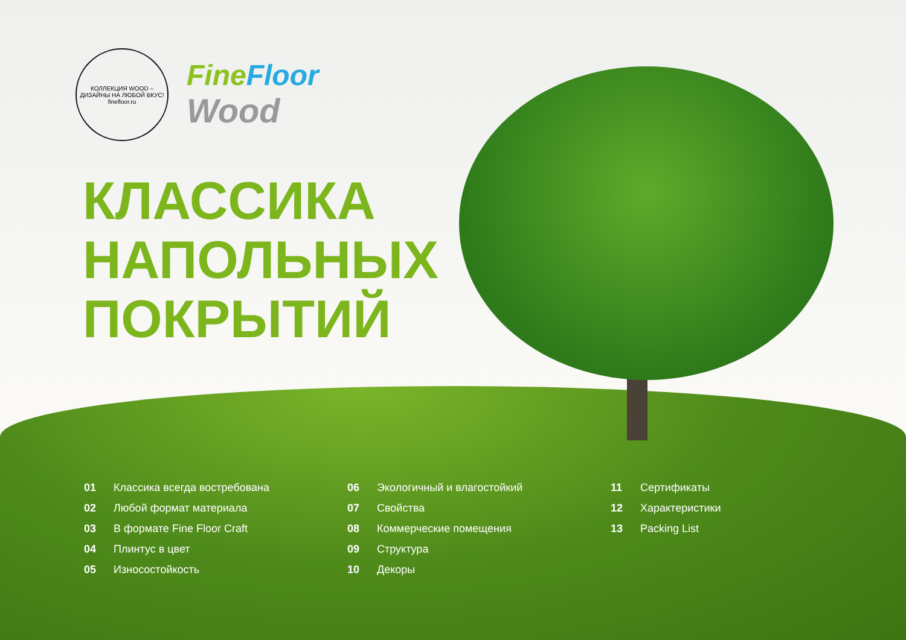КОЛЛЕКЦИЯ WOOD – ДИЗАЙНЫ НА ЛЮБОЙ ВКУС!
finefloor.ru
Fine Floor
Wood
КЛАССИКА
НАПОЛЬНЫХ
ПОКРЫТИЙ
01 Классика всегда востребована
02 Любой формат материала
03 В формате Fine Floor Craft
04 Плинтус в цвет
05 Износостойкость
06 Экологичный и влагостойкий
07 Свойства
08 Коммерческие помещения
09 Структура
10 Декоры
11 Сертификаты
12 Характеристики
13 Packing List